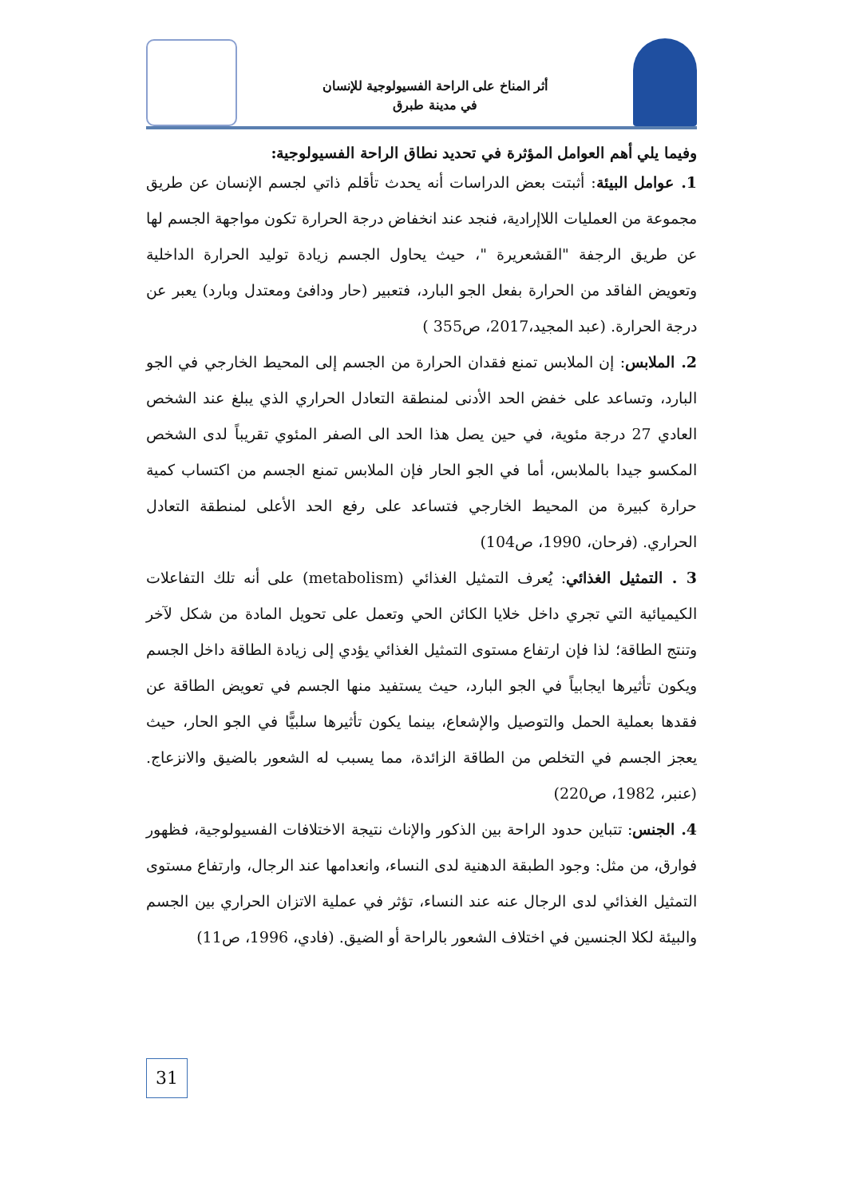أثر المناخ على الراحة الفسيولوجية للإنسان
في مدينة طبرق
وفيما يلي أهم العوامل المؤثرة في تحديد نطاق الراحة الفسيولوجية:
1. عوامل البيئة: أثبتت بعض الدراسات أنه يحدث تأقلم ذاتي لجسم الإنسان عن طريق مجموعة من العمليات اللاإرادية، فنجد عند انخفاض درجة الحرارة تكون مواجهة الجسم لها عن طريق الرجفة "القشعريرة "، حيث يحاول الجسم زيادة توليد الحرارة الداخلية وتعويض الفاقد من الحرارة بفعل الجو البارد، فتعبير (حار ودافئ ومعتدل وبارد) يعبر عن درجة الحرارة. (عبد المجيد،2017، ص355 )
2. الملابس: إن الملابس تمنع فقدان الحرارة من الجسم إلى المحيط الخارجي في الجو البارد، وتساعد على خفض الحد الأدنى لمنطقة التعادل الحراري الذي يبلغ عند الشخص العادي 27 درجة مئوية، في حين يصل هذا الحد الى الصفر المئوي تقريباً لدى الشخص المكسو جيدا بالملابس، أما في الجو الحار فإن الملابس تمنع الجسم من اكتساب كمية حرارة كبيرة من المحيط الخارجي فتساعد على رفع الحد الأعلى لمنطقة التعادل الحراري. (فرحان، 1990، ص104)
3 . التمثيل الغذائي: يُعرف التمثيل الغذائي (metabolism) على أنه تلك التفاعلات الكيميائية التي تجري داخل خلايا الكائن الحي وتعمل على تحويل المادة من شكل لآخر وتنتج الطاقة؛ لذا فإن ارتفاع مستوى التمثيل الغذائي يؤدي إلى زيادة الطاقة داخل الجسم ويكون تأثيرها ايجابياً في الجو البارد، حيث يستفيد منها الجسم في تعويض الطاقة عن فقدها بعملية الحمل والتوصيل والإشعاع، بينما يكون تأثيرها سلبيًّا في الجو الحار، حيث يعجز الجسم في التخلص من الطاقة الزائدة، مما يسبب له الشعور بالضيق والانزعاج. (عنبر، 1982، ص220)
4. الجنس: تتباين حدود الراحة بين الذكور والإناث نتيجة الاختلافات الفسيولوجية، فظهور فوارق، من مثل: وجود الطبقة الدهنية لدى النساء، وانعدامها عند الرجال، وارتفاع مستوى التمثيل الغذائي لدى الرجال عنه عند النساء، تؤثر في عملية الاتزان الحراري بين الجسم والبيئة لكلا الجنسين في اختلاف الشعور بالراحة أو الضيق. (فادي، 1996، ص11)
31